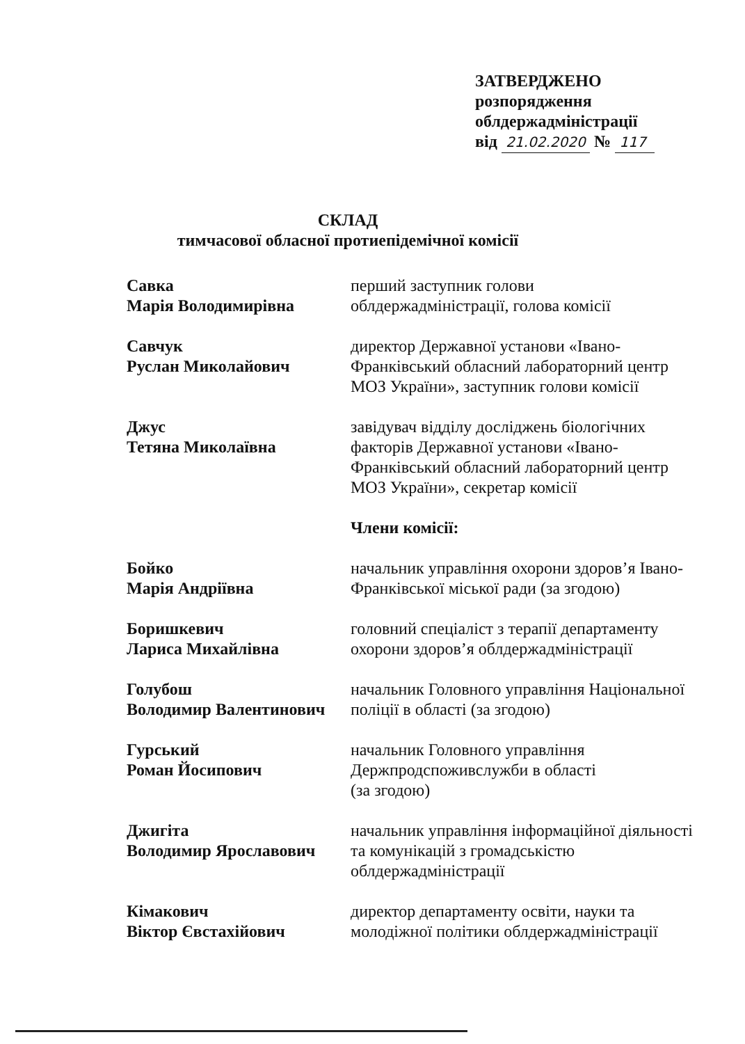ЗАТВЕРДЖЕНО
розпорядження
облдержадміністрації
від 21.02.2020 № 117
СКЛАД
тимчасової обласної протиепідемічної комісії
Савка
Марія Володимирівна
перший заступник голови
облдержадміністрації, голова комісії
Савчук
Руслан Миколайович
директор Державної установи «Івано-Франківський обласний лабораторний центр МОЗ України», заступник голови комісії
Джус
Тетяна Миколаївна
завідувач відділу досліджень біологічних факторів Державної установи «Івано-Франківський обласний лабораторний центр МОЗ України», секретар комісії
Члени комісії:
Бойко
Марія Андріївна
начальник управління охорони здоров’я Івано-Франківської міської ради (за згодою)
Боришкевич
Лариса Михайлівна
головний спеціаліст з терапії департаменту охорони здоров’я облдержадміністрації
Голубош
Володимир Валентинович
начальник Головного управління Національної поліції в області (за згодою)
Гурський
Роман Йосипович
начальник Головного управління
Держпродспоживслужби в області
(за згодою)
Джигіта
Володимир Ярославович
начальник управління інформаційної діяльності та комунікацій з громадськістю облдержадміністрації
Кімакович
Віктор Євстахійович
директор департаменту освіти, науки та молодіжної політики облдержадміністрації